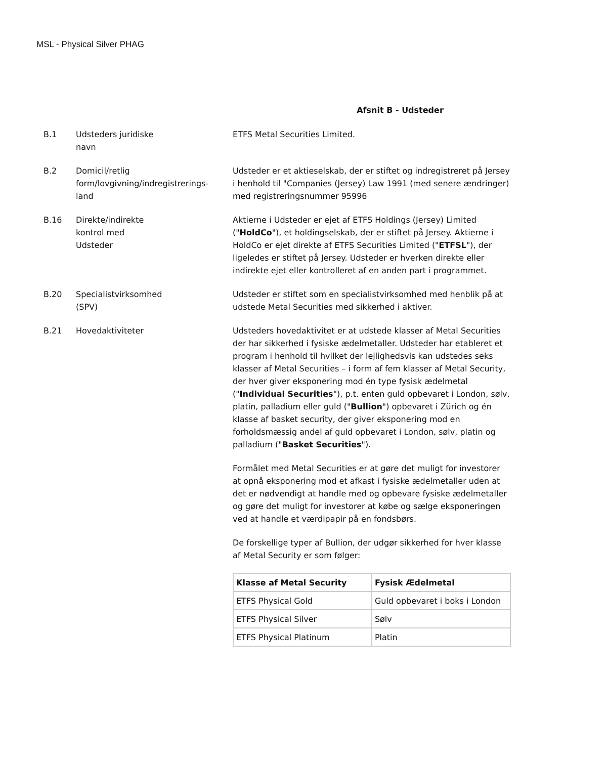MSL - Physical Silver PHAG
Afsnit B - Udsteder
B.1 Udsteders juridiske
navn
ETFS Metal Securities Limited.
B.2 Domicil/retlig
form/lovgivning/indregistrerings-
land
Udsteder er et aktieselskab, der er stiftet og indregistreret på Jersey i henhold til "Companies (Jersey) Law 1991 (med senere ændringer) med registreringsnummer 95996
B.16 Direkte/indirekte
kontrol med
Udsteder
Aktierne i Udsteder er ejet af ETFS Holdings (Jersey) Limited ("HoldCo"), et holdingselskab, der er stiftet på Jersey. Aktierne i HoldCo er ejet direkte af ETFS Securities Limited ("ETFSL"), der ligeledes er stiftet på Jersey. Udsteder er hverken direkte eller indirekte ejet eller kontrolleret af en anden part i programmet.
B.20 Specialistvirksomhed
(SPV)
Udsteder er stiftet som en specialistvirksomhed med henblik på at udstede Metal Securities med sikkerhed i aktiver.
B.21 Hovedaktiviteter Udsteders hovedaktivitet er at udstede klasser af Metal Securities der har sikkerhed i fysiske ædelmetaller. Udsteder har etableret et program i henhold til hvilket der lejlighedsvis kan udstedes seks klasser af Metal Securities – i form af fem klasser af Metal Security, der hver giver eksponering mod én type fysisk ædelmetal ("Individual Securities"), p.t. enten guld opbevaret i London, sølv, platin, palladium eller guld ("Bullion") opbevaret i Zürich og én klasse af basket security, der giver eksponering mod en forholdsmæssig andel af guld opbevaret i London, sølv, platin og palladium ("Basket Securities").
Formålet med Metal Securities er at gøre det muligt for investorer at opnå eksponering mod et afkast i fysiske ædelmetaller uden at det er nødvendigt at handle med og opbevare fysiske ædelmetaller og gøre det muligt for investorer at købe og sælge eksponeringen ved at handle et værdipapir på en fondsbørs.
De forskellige typer af Bullion, der udgør sikkerhed for hver klasse af Metal Security er som følger:
| Klasse af Metal Security | Fysisk Ædelmetal |
| --- | --- |
| ETFS Physical Gold | Guld opbevaret i boks i London |
| ETFS Physical Silver | Sølv |
| ETFS Physical Platinum | Platin |